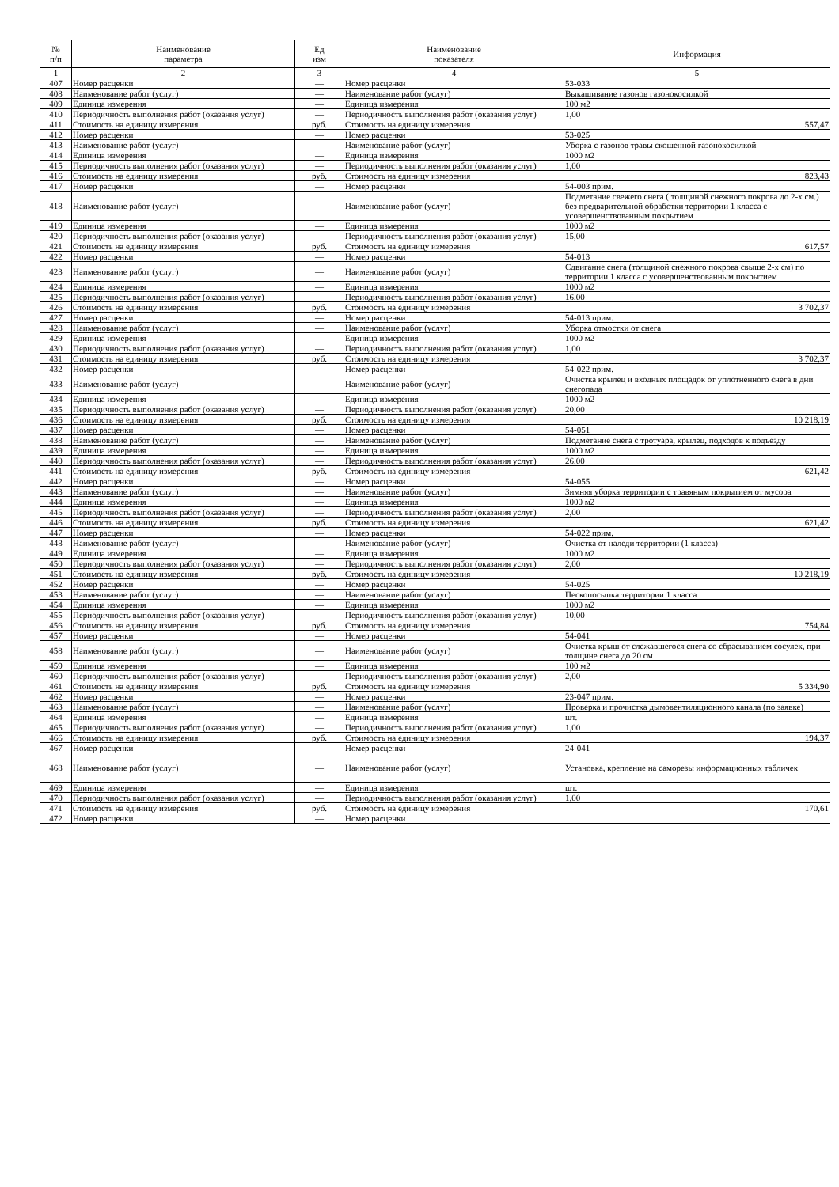| № п/п | Наименование параметра | Ед изм | Наименование показателя | Информация |
| --- | --- | --- | --- | --- |
| 1 | 2 | 3 | 4 | 5 |
| 407 | Номер расценки | — | Номер расценки | 53-033 |
| 408 | Наименование работ (услуг) | — | Наименование работ (услуг) | Выкашивание газонов газонокосилкой |
| 409 | Единица измерения | — | Единица измерения | 100 м2 |
| 410 | Периодичность выполнения работ (оказания услуг) | — | Периодичность выполнения работ (оказания услуг) | 1,00 |
| 411 | Стоимость на единицу измерения | руб. | Стоимость на единицу измерения | 557,47 |
| 412 | Номер расценки | — | Номер расценки | 53-025 |
| 413 | Наименование работ (услуг) | — | Наименование работ (услуг) | Уборка с газонов травы скошенной газонокосилкой |
| 414 | Единица измерения | — | Единица измерения | 1000 м2 |
| 415 | Периодичность выполнения работ (оказания услуг) | — | Периодичность выполнения работ (оказания услуг) | 1,00 |
| 416 | Стоимость на единицу измерения | руб. | Стоимость на единицу измерения | 823,43 |
| 417 | Номер расценки | — | Номер расценки | 54-003 прим. |
| 418 | Наименование работ (услуг) | — | Наименование работ (услуг) | Подметание свежего снега ( толщиной снежного покрова до 2-х см.) без предварительной обработки территории 1 класса с усовершенствованным покрытием |
| 419 | Единица измерения | — | Единица измерения | 1000 м2 |
| 420 | Периодичность выполнения работ (оказания услуг) | — | Периодичность выполнения работ (оказания услуг) | 15,00 |
| 421 | Стоимость на единицу измерения | руб. | Стоимость на единицу измерения | 617,57 |
| 422 | Номер расценки | — | Номер расценки | 54-013 |
| 423 | Наименование работ (услуг) | — | Наименование работ (услуг) | Сдвигание снега (толщиной снежного покрова свыше 2-х см) по территории 1 класса с усовершенствованным покрытием |
| 424 | Единица измерения | — | Единица измерения | 1000 м2 |
| 425 | Периодичность выполнения работ (оказания услуг) | — | Периодичность выполнения работ (оказания услуг) | 16,00 |
| 426 | Стоимость на единицу измерения | руб. | Стоимость на единицу измерения | 3 702,37 |
| 427 | Номер расценки | — | Номер расценки | 54-013 прим. |
| 428 | Наименование работ (услуг) | — | Наименование работ (услуг) | Уборка отмостки от снега |
| 429 | Единица измерения | — | Единица измерения | 1000 м2 |
| 430 | Периодичность выполнения работ (оказания услуг) | — | Периодичность выполнения работ (оказания услуг) | 1,00 |
| 431 | Стоимость на единицу измерения | руб. | Стоимость на единицу измерения | 3 702,37 |
| 432 | Номер расценки | — | Номер расценки | 54-022 прим. |
| 433 | Наименование работ (услуг) | — | Наименование работ (услуг) | Очистка крылец и входных площадок от уплотненного снега в дни снегопада |
| 434 | Единица измерения | — | Единица измерения | 1000 м2 |
| 435 | Периодичность выполнения работ (оказания услуг) | — | Периодичность выполнения работ (оказания услуг) | 20,00 |
| 436 | Стоимость на единицу измерения | руб. | Стоимость на единицу измерения | 10 218,19 |
| 437 | Номер расценки | — | Номер расценки | 54-051 |
| 438 | Наименование работ (услуг) | — | Наименование работ (услуг) | Подметание снега с тротуара, крылец, подходов к подъезду |
| 439 | Единица измерения | — | Единица измерения | 1000 м2 |
| 440 | Периодичность выполнения работ (оказания услуг) | — | Периодичность выполнения работ (оказания услуг) | 26,00 |
| 441 | Стоимость на единицу измерения | руб. | Стоимость на единицу измерения | 621,42 |
| 442 | Номер расценки | — | Номер расценки | 54-055 |
| 443 | Наименование работ (услуг) | — | Наименование работ (услуг) | Зимняя уборка территории с травяным покрытием от мусора |
| 444 | Единица измерения | — | Единица измерения | 1000 м2 |
| 445 | Периодичность выполнения работ (оказания услуг) | — | Периодичность выполнения работ (оказания услуг) | 2,00 |
| 446 | Стоимость на единицу измерения | руб. | Стоимость на единицу измерения | 621,42 |
| 447 | Номер расценки | — | Номер расценки | 54-022 прим. |
| 448 | Наименование работ (услуг) | — | Наименование работ (услуг) | Очистка от наледи территории (1 класса) |
| 449 | Единица измерения | — | Единица измерения | 1000 м2 |
| 450 | Периодичность выполнения работ (оказания услуг) | — | Периодичность выполнения работ (оказания услуг) | 2,00 |
| 451 | Стоимость на единицу измерения | руб. | Стоимость на единицу измерения | 10 218,19 |
| 452 | Номер расценки | — | Номер расценки | 54-025 |
| 453 | Наименование работ (услуг) | — | Наименование работ (услуг) | Пескопосыпка территории 1 класса |
| 454 | Единица измерения | — | Единица измерения | 1000 м2 |
| 455 | Периодичность выполнения работ (оказания услуг) | — | Периодичность выполнения работ (оказания услуг) | 10,00 |
| 456 | Стоимость на единицу измерения | руб. | Стоимость на единицу измерения | 754,84 |
| 457 | Номер расценки | — | Номер расценки | 54-041 |
| 458 | Наименование работ (услуг) | — | Наименование работ (услуг) | Очистка крыш от слежавшегося снега со сбрасыванием сосулек, при толщине снега до 20 см |
| 459 | Единица измерения | — | Единица измерения | 100 м2 |
| 460 | Периодичность выполнения работ (оказания услуг) | — | Периодичность выполнения работ (оказания услуг) | 2,00 |
| 461 | Стоимость на единицу измерения | руб. | Стоимость на единицу измерения | 5 334,90 |
| 462 | Номер расценки | — | Номер расценки | 23-047 прим. |
| 463 | Наименование работ (услуг) | — | Наименование работ (услуг) | Проверка и прочистка дымовентиляционного канала (по заявке) |
| 464 | Единица измерения | — | Единица измерения | шт. |
| 465 | Периодичность выполнения работ (оказания услуг) | — | Периодичность выполнения работ (оказания услуг) | 1,00 |
| 466 | Стоимость на единицу измерения | руб. | Стоимость на единицу измерения | 194,37 |
| 467 | Номер расценки | — | Номер расценки | 24-041 |
| 468 | Наименование работ (услуг) | — | Наименование работ (услуг) | Установка, крепление на саморезы информационных табличек |
| 469 | Единица измерения | — | Единица измерения | шт. |
| 470 | Периодичность выполнения работ (оказания услуг) | — | Периодичность выполнения работ (оказания услуг) | 1,00 |
| 471 | Стоимость на единицу измерения | руб. | Стоимость на единицу измерения | 170,61 |
| 472 | Номер расценки | — | Номер расценки | |